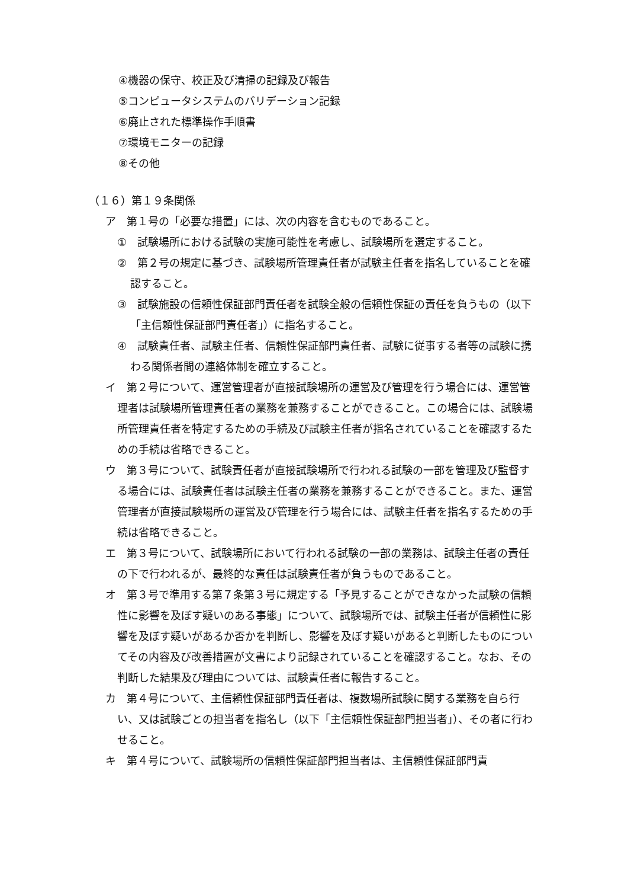④機器の保守、校正及び清掃の記録及び報告
⑤コンピュータシステムのバリデーション記録
⑥廃止された標準操作手順書
⑦環境モニターの記録
⑧その他
（１６）第１９条関係
ア　第１号の「必要な措置」には、次の内容を含むものであること。
①　試験場所における試験の実施可能性を考慮し、試験場所を選定すること。
②　第２号の規定に基づき、試験場所管理責任者が試験主任者を指名していることを確認すること。
③　試験施設の信頼性保証部門責任者を試験全般の信頼性保証の責任を負うもの（以下「主信頼性保証部門責任者」）に指名すること。
④　試験責任者、試験主任者、信頼性保証部門責任者、試験に従事する者等の試験に携わる関係者間の連絡体制を確立すること。
イ　第２号について、運営管理者が直接試験場所の運営及び管理を行う場合には、運営管理者は試験場所管理責任者の業務を兼務することができること。この場合には、試験場所管理責任者を特定するための手続及び試験主任者が指名されていることを確認するための手続は省略できること。
ウ　第３号について、試験責任者が直接試験場所で行われる試験の一部を管理及び監督する場合には、試験責任者は試験主任者の業務を兼務することができること。また、運営管理者が直接試験場所の運営及び管理を行う場合には、試験主任者を指名するための手続は省略できること。
エ　第３号について、試験場所において行われる試験の一部の業務は、試験主任者の責任の下で行われるが、最終的な責任は試験責任者が負うものであること。
オ　第３号で準用する第７条第３号に規定する「予見することができなかった試験の信頼性に影響を及ぼす疑いのある事態」について、試験場所では、試験主任者が信頼性に影響を及ぼす疑いがあるか否かを判断し、影響を及ぼす疑いがあると判断したものについてその内容及び改善措置が文書により記録されていることを確認すること。なお、その判断した結果及び理由については、試験責任者に報告すること。
カ　第４号について、主信頼性保証部門責任者は、複数場所試験に関する業務を自ら行い、又は試験ごとの担当者を指名し（以下「主信頼性保証部門担当者」）、その者に行わせること。
キ　第４号について、試験場所の信頼性保証部門担当者は、主信頼性保証部門責